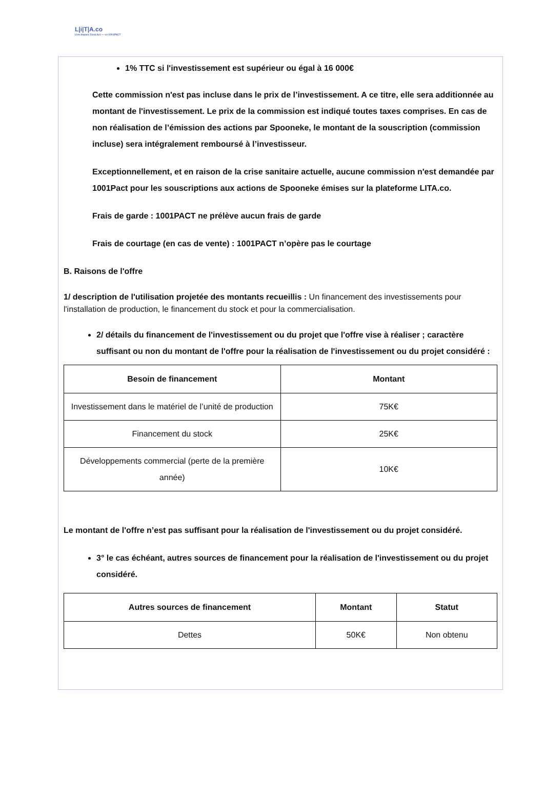L|i|T|A.co
Live.Impact.Trust.Act — ex 1001PACT
1% TTC si l'investissement est supérieur ou égal à 16 000€
Cette commission n'est pas incluse dans le prix de l’investissement. A ce titre, elle sera additionnée au montant de l'investissement. Le prix de la commission est indiqué toutes taxes comprises. En cas de non réalisation de l’émission des actions par Spooneke, le montant de la souscription (commission incluse) sera intégralement remboursé à l’investisseur.
Exceptionnellement, et en raison de la crise sanitaire actuelle, aucune commission n'est demandée par 1001Pact pour les souscriptions aux actions de Spooneke émises sur la plateforme LITA.co.
Frais de garde : 1001PACT ne prélève aucun frais de garde
Frais de courtage (en cas de vente) : 1001PACT n’opère pas le courtage
B. Raisons de l'offre
1/ description de l'utilisation projetée des montants recueillis : Un financement des investissements pour l'installation de production, le financement du stock et pour la commercialisation.
2/ détails du financement de l'investissement ou du projet que l'offre vise à réaliser ; caractère suffisant ou non du montant de l'offre pour la réalisation de l'investissement ou du projet considéré :
| Besoin de financement | Montant |
| --- | --- |
| Investissement dans le matériel de l’unité de production | 75K€ |
| Financement du stock | 25K€ |
| Développements commercial (perte de la première année) | 10K€ |
Le montant de l'offre n’est pas suffisant pour la réalisation de l'investissement ou du projet considéré.
3° le cas échéant, autres sources de financement pour la réalisation de l'investissement ou du projet considéré.
| Autres sources de financement | Montant | Statut |
| --- | --- | --- |
| Dettes | 50K€ | Non obtenu |